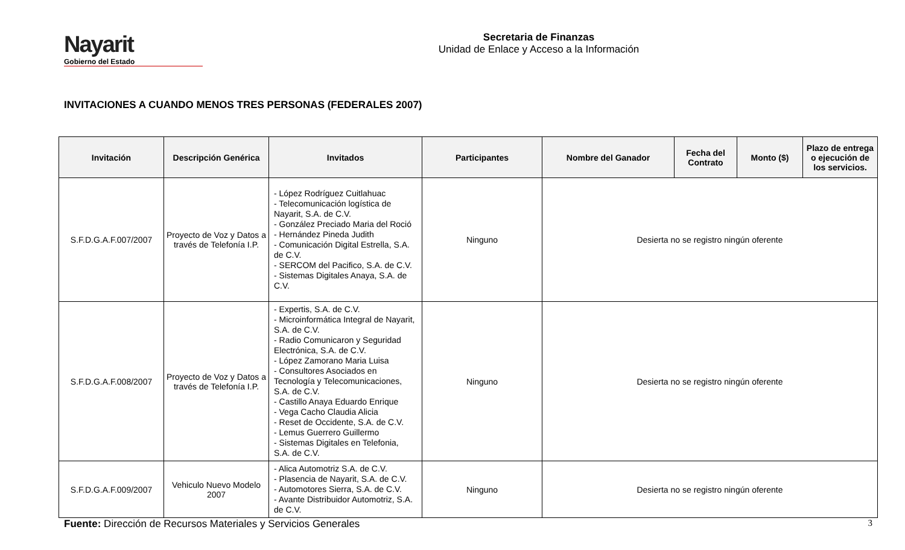Nayarit
Gobierno del Estado
Secretaria de Finanzas
Unidad de Enlace y Acceso a la Información
INVITACIONES A CUANDO MENOS TRES PERSONAS (FEDERALES 2007)
| Invitación | Descripción Genérica | Invitados | Participantes | Nombre del Ganador | Fecha del Contrato | Monto ($) | Plazo de entrega o ejecución de los servicios. |
| --- | --- | --- | --- | --- | --- | --- | --- |
| S.F.D.G.A.F.007/2007 | Proyecto de Voz y Datos a través de Telefonía I.P. | - López Rodríguez Cuitlahuac - Telecomunicación logística de Nayarit, S.A. de C.V. - González Preciado Maria del Roció - Hernández Pineda Judith - Comunicación Digital Estrella, S.A. de C.V. - SERCOM del Pacifico, S.A. de C.V. - Sistemas Digitales Anaya, S.A. de C.V. | Ninguno | Desierta no se registro ningún oferente | | | |
| S.F.D.G.A.F.008/2007 | Proyecto de Voz y Datos a través de Telefonía I.P. | - Expertis, S.A. de C.V. - Microinformática Integral de Nayarit, S.A. de C.V. - Radio Comunicaron y Seguridad Electrónica, S.A. de C.V. - López Zamorano Maria Luisa - Consultores Asociados en Tecnología y Telecomunicaciones, S.A. de C.V. - Castillo Anaya Eduardo Enrique - Vega Cacho Claudia Alicia - Reset de Occidente, S.A. de C.V. - Lemus Guerrero Guillermo - Sistemas Digitales en Telefonia, S.A. de C.V. | Ninguno | Desierta no se registro ningún oferente | | | |
| S.F.D.G.A.F.009/2007 | Vehiculo Nuevo Modelo 2007 | - Alica Automotriz S.A. de C.V. - Plasencia de Nayarit, S.A. de C.V. - Automotores Sierra, S.A. de C.V. - Avante Distribuidor Automotriz, S.A. de C.V. | Ninguno | Desierta no se registro ningún oferente | | | |
Fuente: Dirección de Recursos Materiales y Servicios Generales
3